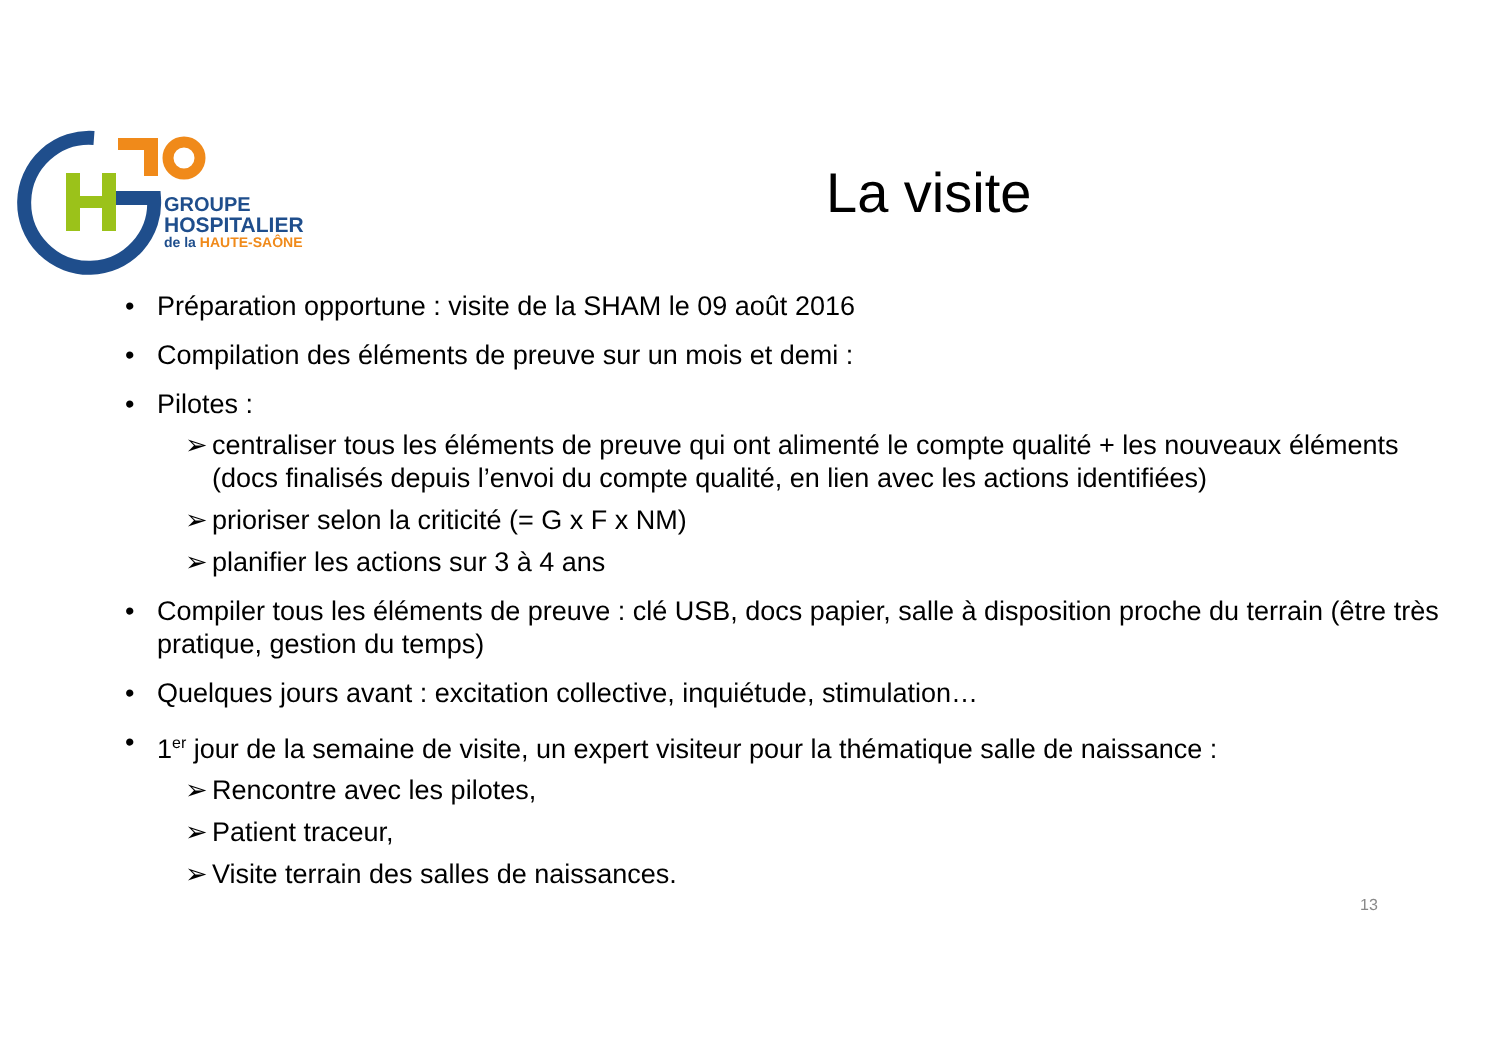GROUPE
HOSPITALIER
de la HAUTE-SAÔNE
La visite
• Préparation opportune : visite de la SHAM le 09 août 2016
• Compilation des éléments de preuve sur un mois et demi :
• Pilotes :
➢ centraliser tous les éléments de preuve qui ont alimenté le compte qualité + les nouveaux éléments (docs finalisés depuis l’envoi du compte qualité, en lien avec les actions identifiées)
➢ prioriser selon la criticité (= G x F x NM)
➢ planifier les actions sur 3 à 4 ans
• Compiler tous les éléments de preuve : clé USB, docs papier, salle à disposition proche du terrain (être très pratique, gestion du temps)
• Quelques jours avant : excitation collective, inquiétude, stimulation…
• 1<sup>er</sup> jour de la semaine de visite, un expert visiteur pour la thématique salle de naissance :
➢ Rencontre avec les pilotes,
➢ Patient traceur,
➢ Visite terrain des salles de naissances.
13